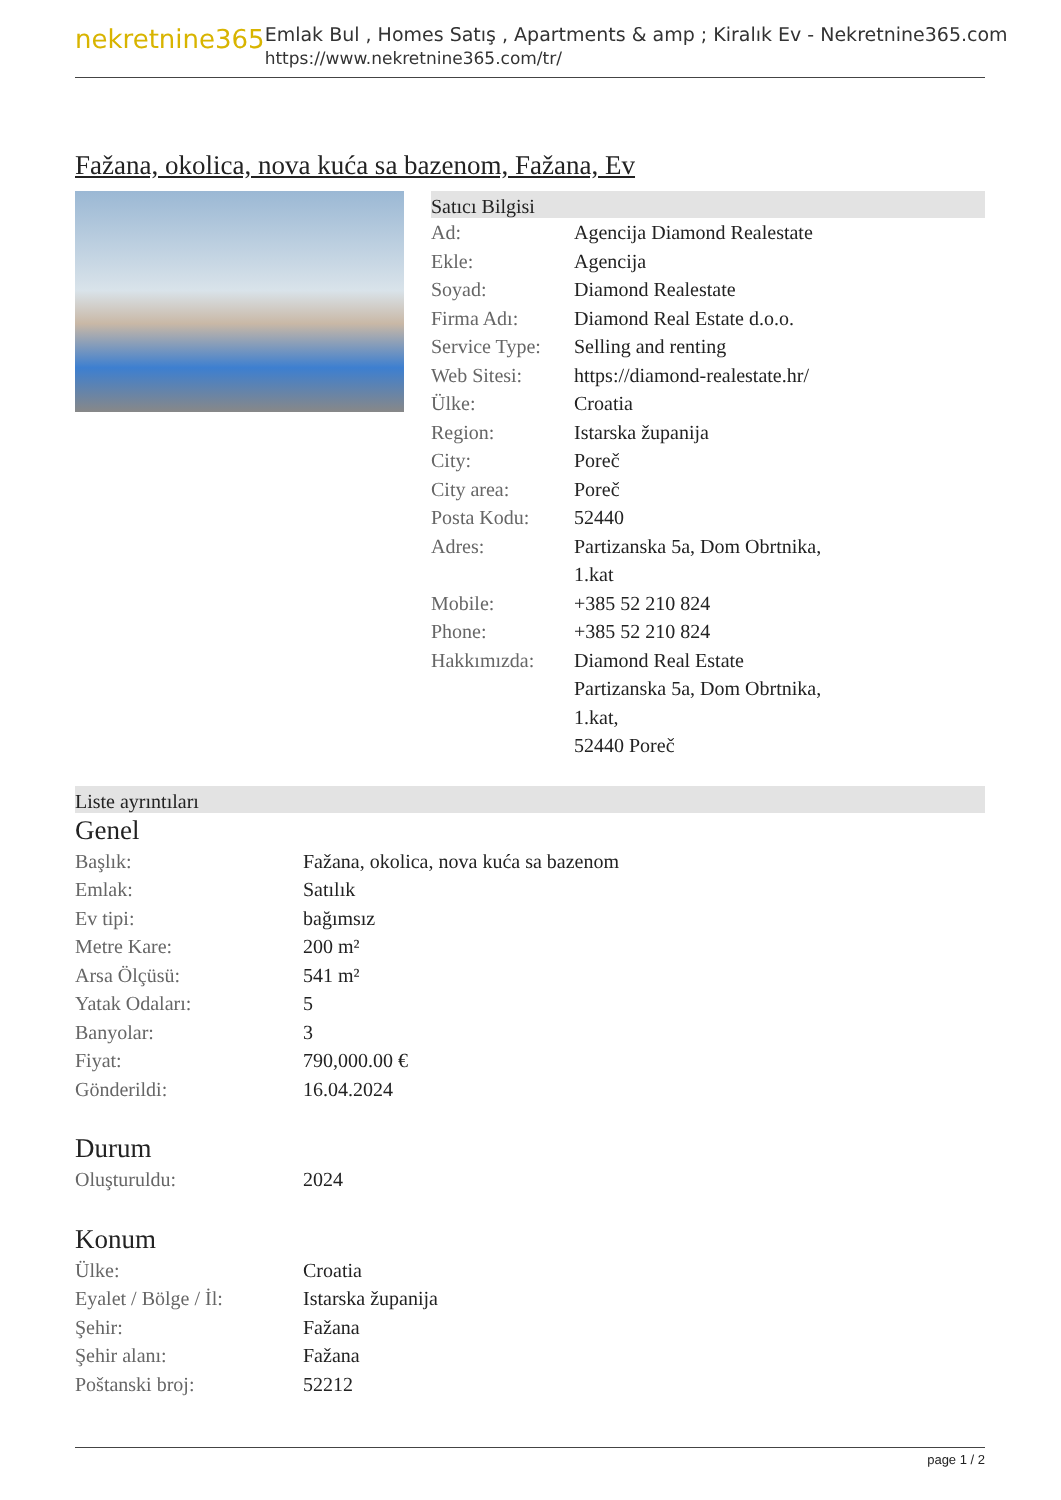nekretnine365
Emlak Bul , Homes Satış , Apartments & amp ; Kiralık Ev - Nekretnine365.com
https://www.nekretnine365.com/tr/
Fažana, okolica, nova kuća sa bazenom, Fažana, Ev
Satıcı Bilgisi
| Ad: | Agencija Diamond Realestate |
| Ekle: | Agencija |
| Soyad: | Diamond Realestate |
| Firma Adı: | Diamond Real Estate d.o.o. |
| Service Type: | Selling and renting |
| Web Sitesi: | https://diamond-realestate.hr/ |
| Ülke: | Croatia |
| Region: | Istarska županija |
| City: | Poreč |
| City area: | Poreč |
| Posta Kodu: | 52440 |
| Adres: | Partizanska 5a, Dom Obrtnika, 1.kat |
| Mobile: | +385 52 210 824 |
| Phone: | +385 52 210 824 |
| Hakkımızda: | Diamond Real Estate Partizanska 5a, Dom Obrtnika, 1.kat, 52440 Poreč |
Liste ayrıntıları
Genel
| Başlık: | Fažana, okolica, nova kuća sa bazenom |
| Emlak: | Satılık |
| Ev tipi: | bağımsız |
| Metre Kare: | 200 m² |
| Arsa Ölçüsü: | 541 m² |
| Yatak Odaları: | 5 |
| Banyolar: | 3 |
| Fiyat: | 790,000.00 € |
| Gönderildi: | 16.04.2024 |
Durum
| Oluşturuldu: | 2024 |
Konum
| Ülke: | Croatia |
| Eyalet / Bölge / İl: | Istarska županija |
| Şehir: | Fažana |
| Şehir alanı: | Fažana |
| Poštanski broj: | 52212 |
page 1 / 2